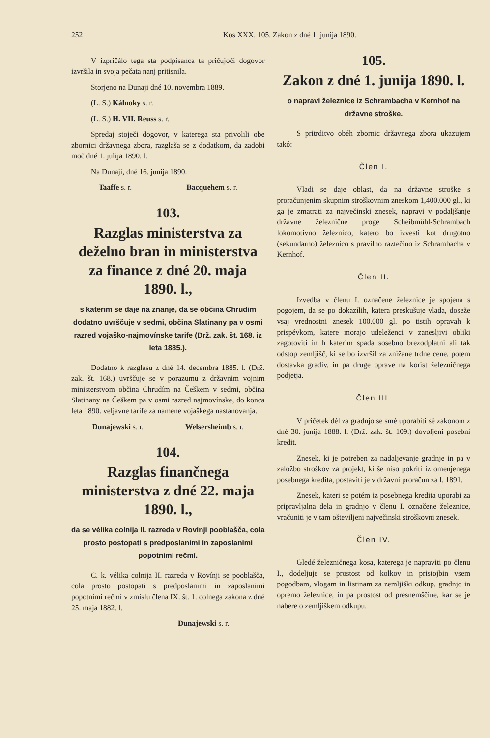252 Kos XXX. 105. Zakon z dné 1. junija 1890.
V izpričálo tega sta podpisanca ta pričujoči dogovor izvršila in svoja pečata nanj pritisnila.
Storjeno na Dunaji dné 10. novembra 1889.
(L. S.) Kálnoky s. r.
(L. S.) H. VII. Reuss s. r.
Spredaj stoječi dogovor, v katerega sta privolili obe zbornici državnega zbora, razglaša se z dodatkom, da zadobi moč dné 1. julija 1890. l.
Na Dunaji, dné 16. junija 1890.
Taaffe s. r. Bacquehem s. r.
103.
Razglas ministerstva za deželno bran in ministerstva za finance z dné 20. maja 1890. l.,
s katerim se daje na znanje, da se občina Chrudím dodatno uvrščuje v sedmi, občina Slatinany pa v osmi razred vojaško-najmovínske tarife (Drž. zak. št. 168. iz leta 1885.).
Dodatno k razglasu z dné 14. decembra 1885. l. (Drž. zak. št. 168.) uvrščuje se v porazumu z državnim vojnim ministerstvom občina Chrudím na Češkem v sedmi, občina Slatinany na Češkem pa v osmi razred najmovínske, do konca leta 1890. veljavne tarife za namene vojaškega nastanovanja.
Dunajewski s. r. Welsersheimb s. r.
104.
Razglas finančnega ministerstva z dné 22. maja 1890. l.,
da se vélika colníja II. razreda v Rovínji pooblašča, cola prosto postopati s predposlanimi in zaposlanimi popotnimi rečmí.
C. k. vélika colnija II. razreda v Rovínji se pooblašča, cola prosto postopati s predposlanimi in zaposlanimi popotnimi rečmí v zmislu člena IX. št. 1. colnega zakona z dné 25. maja 1882. l.
Dunajewski s. r.
105.
Zakon z dné 1. junija 1890. l.
o napravi železnice iz Schrambacha v Kernhof na državne stroške.
S pritrditvo obéh zbornic državnega zbora ukazujem takó:
Člen I.
Vladi se daje oblast, da na državne stroške s proračunjenim skupnim stroškovnim zneskom 1,400.000 gl., ki ga je zmatrati za največinski znesek, napravi v podaljšanje državne železnične proge Scheibmühl-Schrambach lokomotivno železnico, katero bo izvesti kot drugotno (sekundarno) železnico s pravilno raztečino iz Schrambacha v Kernhof.
Člen II.
Izvedba v členu I. označene železnice je spojena s pogojem, da se po dokazílih, katera preskušuje vlada, doseže vsaj vrednostni znesek 100.000 gl. po tistih opravah k prispévkom, katere morajo udeleženci v zanesljivi obliki zagotoviti in h katerim spada sosebno brezodplatni ali tak odstop zemljišč, ki se bo izvršil za znižane trdne cene, potem dostavka gradív, in pa druge oprave na korist železničnega podjetja.
Člen III.
V pričetek dél za gradnjo se smé uporabiti sè zakonom z dné 30. junija 1888. l. (Drž. zak. št. 109.) dovoljeni posebni kredit.
Znesek, ki je potreben za nadaljevanje gradnje in pa v založbo stroškov za projekt, ki še niso pokriti iz omenjenega posebnega kredita, postaviti je v državni proračun za l. 1891.
Znesek, kateri se potém iz posebnega kredita uporabi za pripravljalna dela in gradnjo v členu I. označene železnice, vračuniti je v tam ošteviljeni največinski stroškovni znesek.
Člen IV.
Gledé železničnega kosa, katerega je napraviti po členu I., dodeljuje se prostost od kolkov in pristojbin vsem pogodbam, vlogam in listinam za zemljiški odkup, gradnjo in opremo železnice, in pa prostost od presnemščine, kar se je nabere o zemljiškem odkupu.